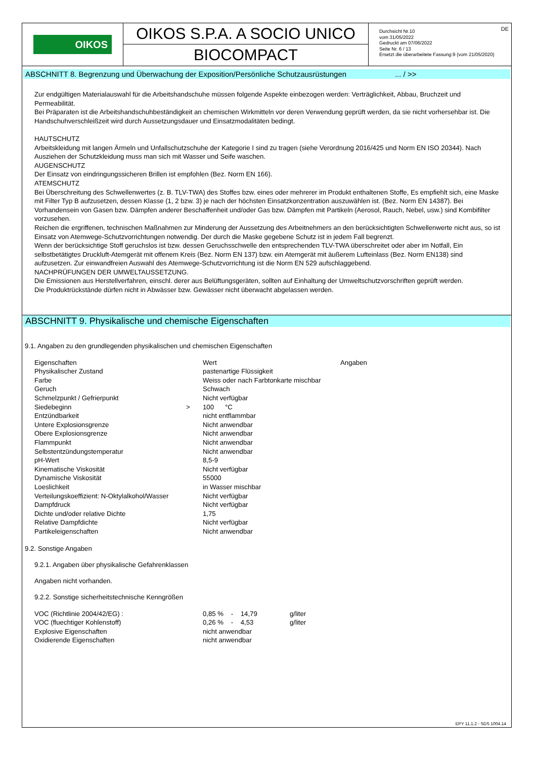OIKOS
OIKOS S.P.A. A SOCIO UNICO
BIOCOMPACT
Durchsicht Nr.10
vom 31/05/2022
Gedruckt am 07/06/2022
Seite Nr. 6 / 13
Ersetzt die überarbeitete Fassung:9 (vom 21/05/2020)
DE
ABSCHNITT 8. Begrenzung und Überwachung der Exposition/Persönliche Schutzausrüstungen ... / >>
Zur endgültigen Materialauswahl für die Arbeitshandschuhe müssen folgende Aspekte einbezogen werden: Verträglichkeit, Abbau, Bruchzeit und Permeabilität.
Bei Präparaten ist die Arbeitshandschuhbeständigkeit an chemischen Wirkmitteln vor deren Verwendung geprüft werden, da sie nicht vorhersehbar ist. Die Handschuhverschleißzeit wird durch Aussetzungsdauer und Einsatzmodalitäten bedingt.
HAUTSCHUTZ
Arbeitskleidung mit langen Ärmeln und Unfallschutzschuhe der Kategorie I sind zu tragen (siehe Verordnung 2016/425 und Norm EN ISO 20344). Nach Ausziehen der Schutzkleidung muss man sich mit Wasser und Seife waschen.
AUGENSCHUTZ
Der Einsatz von eindringungssicheren Brillen ist empfohlen (Bez. Norm EN 166).
ATEMSCHUTZ
Bei Überschreitung des Schwellenwertes (z. B. TLV-TWA) des Stoffes bzw. eines oder mehrerer im Produkt enthaltenen Stoffe, Es empfiehlt sich, eine Maske mit Filter Typ B aufzusetzen, dessen Klasse (1, 2 bzw. 3) je nach der höchsten Einsatzkonzentration auszuwählen ist. (Bez. Norm EN 14387). Bei Vorhandensein von Gasen bzw. Dämpfen anderer Beschaffenheit und/oder Gas bzw. Dämpfen mit Partikeln (Aerosol, Rauch, Nebel, usw.) sind Kombifilter vorzusehen.
Reichen die ergriffenen, technischen Maßnahmen zur Minderung der Aussetzung des Arbeitnehmers an den berücksichtigten Schwellenwerte nicht aus, so ist Einsatz von Atemwege-Schutzvorrichtungen notwendig. Der durch die Maske gegebene Schutz ist in jedem Fall begrenzt.
Wenn der berücksichtige Stoff geruchslos ist bzw. dessen Geruchsschwelle den entsprechenden TLV-TWA überschreitet oder aber im Notfall, Ein selbstbetätigtes Druckluft-Atemgerät mit offenem Kreis (Bez. Norm EN 137) bzw. ein Atemgerät mit äußerem Lufteinlass (Bez. Norm EN138) sind aufzusetzen. Zur einwandfreien Auswahl des Atemwege-Schutzvorrichtung ist die Norm EN 529 aufschlaggebend.
NACHPRÜFUNGEN DER UMWELTAUSSETZUNG.
Die Emissionen aus Herstellverfahren, einschl. derer aus Belüftungsgeräten, sollten auf Einhaltung der Umweltschutzvorschriften geprüft werden.
Die Produktrückstände dürfen nicht in Abwässer bzw. Gewässer nicht überwacht abgelassen werden.
ABSCHNITT 9. Physikalische und chemische Eigenschaften
9.1. Angaben zu den grundlegenden physikalischen und chemischen Eigenschaften
| Eigenschaften | | Wert | Angaben |
| Physikalischer Zustand | | pastenartige Flüssigkeit | |
| Farbe | | Weiss oder nach Farbtonkarte mischbar | |
| Geruch | | Schwach | |
| Schmelzpunkt / Gefrierpunkt | | Nicht verfügbar | |
| Siedebeginn | > | 100 °C | |
| Entzündbarkeit | | nicht entflammbar | |
| Untere Explosionsgrenze | | Nicht anwendbar | |
| Obere Explosionsgrenze | | Nicht anwendbar | |
| Flammpunkt | | Nicht anwendbar | |
| Selbstentzündungstemperatur | | Nicht anwendbar | |
| pH-Wert | | 8,5-9 | |
| Kinematische Viskosität | | Nicht verfügbar | |
| Dynamische Viskosität | | 55000 | |
| Loeslichkeit | | in Wasser mischbar | |
| Verteilungskoeffizient: N-Oktylalkohol/Wasser | | Nicht verfügbar | |
| Dampfdruck | | Nicht verfügbar | |
| Dichte und/oder relative Dichte | | 1,75 | |
| Relative Dampfdichte | | Nicht verfügbar | |
| Partikeleigenschaften | | Nicht anwendbar | |
9.2. Sonstige Angaben
9.2.1. Angaben über physikalische Gefahrenklassen
Angaben nicht vorhanden.
9.2.2. Sonstige sicherheitstechnische Kenngrößen
| VOC (Richtlinie 2004/42/EG) : | 0,85 % - 14,79 | g/liter |
| VOC (fluechtiger Kohlenstoff) | 0,26 % - 4,53 | g/liter |
| Explosive Eigenschaften | nicht anwendbar | |
| Oxidierende Eigenschaften | nicht anwendbar | |
EPY 11.1.2 - SDS 1004.14